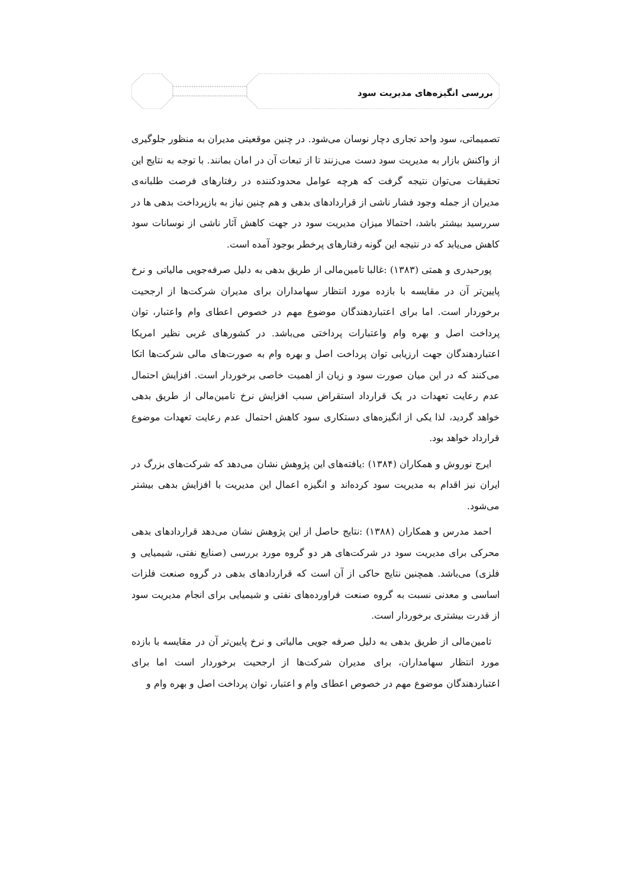بررسی انگیزه‌های مدیریت سود
تصمیماتی، سود واحد تجاری دچار نوسان می‌شود. در چنین موقعیتی مدیران به منظور جلوگیری از واکنش بازار به مدیریت سود دست می‌زنند تا از تبعات آن در امان بمانند. با توجه به نتایج این تحقیقات می‌توان نتیجه گرفت که هرچه عوامل محدودکننده در رفتارهای فرصت طلبانه‌ی مدیران از جمله وجود فشار ناشی از قراردادهای بدهی و هم چنین نیاز به بازپرداخت بدهی ها در سررسید بیشتر باشد، احتمالا میزان مدیریت سود در جهت کاهش آثار ناشی از نوسانات سود کاهش می‌یابد که در نتیجه این گونه رفتارهای پرخطر بوجود آمده است.
پورحیدری و همتی (۱۳۸۳) :غالبا تامین‌مالی از طریق بدهی به دلیل صرفه‌جویی مالیاتی و نرخ پایین‌تر آن در مقایسه با بازده مورد انتظار سهامداران برای مدیران شرکت‌ها از ارجحیت برخوردار است. اما برای اعتباردهندگان موضوع مهم در خصوص اعطای وام واعتبار، توان پرداخت اصل و بهره وام واعتبارات پرداختی می‌باشد. در کشورهای غربی نظیر امریکا اعتباردهندگان جهت ارزیابی توان پرداخت اصل و بهره وام به صورت‌های مالی شرکت‌ها اتکا می‌کنند که در این میان صورت سود و زیان از اهمیت خاصی برخوردار است. افزایش احتمال عدم رعایت تعهدات در یک قرارداد استقراض سبب افزایش نرخ تامین‌مالی از طریق بدهی خواهد گردید، لذا یکی از انگیزه‌های دستکاری سود کاهش احتمال عدم رعایت تعهدات موضوع قرارداد خواهد بود.
ایرج نوروش و همکاران (۱۳۸۴) :یافته‌های این پژوهش نشان می‌دهد که شرکت‌های بزرگ در ایران نیز اقدام به مدیریت سود کرده‌اند و انگیزه اعمال این مدیریت با افزایش بدهی بیشتر می‌شود.
احمد مدرس و همکاران (۱۳۸۸) :نتایج حاصل از این پژوهش نشان می‌دهد قراردادهای بدهی محرکی برای مدیریت سود در شرکت‌های هر دو گروه مورد بررسی (صنایع نفتی، شیمیایی و فلزی) می‌باشد. همچنین نتایج حاکی از آن است که قراردادهای بدهی در گروه صنعت فلزات اساسی و معدنی نسبت به گروه صنعت فراورده‌های نفتی و شیمیایی برای انجام مدیریت سود از قدرت بیشتری برخوردار است.
تامین‌مالی از طریق بدهی به دلیل صرفه جویی مالیاتی و نرخ پایین‌تر آن در مقایسه با بازده مورد انتظار سهامداران، برای مدیران شرکت‌ها از ارجحیت برخوردار است اما برای اعتباردهندگان موضوع مهم در خصوص اعطای وام و اعتبار، توان پرداخت اصل و بهره وام و